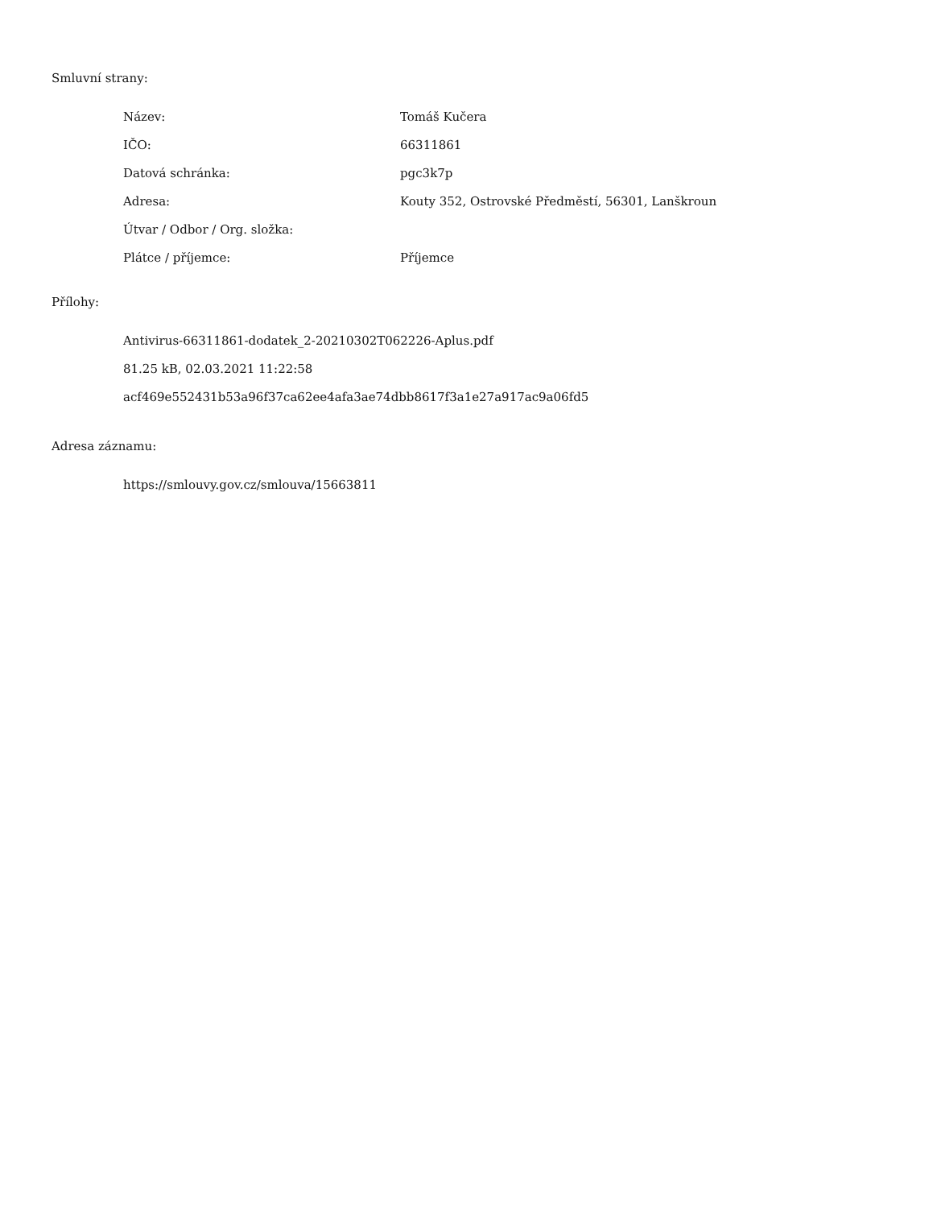Smluvní strany:
| Název: | Tomáš Kučera |
| IČO: | 66311861 |
| Datová schránka: | pgc3k7p |
| Adresa: | Kouty 352, Ostrovské Předměstí, 56301, Lanškroun |
| Útvar / Odbor / Org. složka: | |
| Plátce / příjemce: | Příjemce |
Přílohy:
Antivirus-66311861-dodatek_2-20210302T062226-Aplus.pdf
81.25 kB, 02.03.2021 11:22:58
acf469e552431b53a96f37ca62ee4afa3ae74dbb8617f3a1e27a917ac9a06fd5
Adresa záznamu:
https://smlouvy.gov.cz/smlouva/15663811